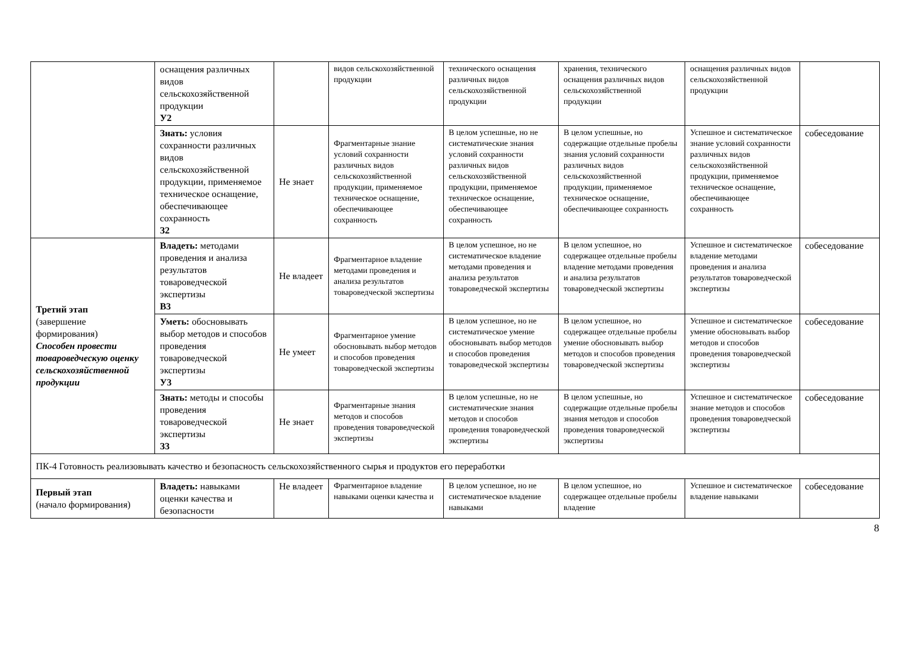| | оснащения различных видов сельскохозяйственной продукции У2 | | видов сельскохозяйственной продукции | технического оснащения различных видов сельскохозяйственной продукции | хранения, технического оснащения различных видов сельскохозяйственной продукции | оснащения различных видов сельскохозяйственной продукции | |
| | Знать: условия сохранности различных видов сельскохозяйственной продукции, применяемое техническое оснащение, обеспечивающее сохранность З2 | Не знает | Фрагментарные знание условий сохранности различных видов сельскохозяйственной продукции, применяемое техническое оснащение, обеспечивающее сохранность | В целом успешные, но не систематические знания условий сохранности различных видов сельскохозяйственной продукции, применяемое техническое оснащение, обеспечивающее сохранность | В целом успешные, но содержащие отдельные пробелы знания условий сохранности различных видов сельскохозяйственной продукции, применяемое техническое оснащение, обеспечивающее сохранность | Успешное и систематическое знание условий сохранности различных видов сельскохозяйственной продукции, применяемое техническое оснащение, обеспечивающее сохранность | собеседование |
| Третий этап (завершение формирования) Способен провести товароведческую оценку сельскохозяйственной продукции | Владеть: методами проведения и анализа результатов товароведческой экспертизы В3 | Не владеет | Фрагментарное владение методами проведения и анализа результатов товароведческой экспертизы | В целом успешное, но не систематическое владение методами проведения и анализа результатов товароведческой экспертизы | В целом успешное, но содержащее отдельные пробелы владение методами проведения и анализа результатов товароведческой экспертизы | Успешное и систематическое владение методами проведения и анализа результатов товароведческой экспертизы | собеседование |
| | Уметь: обосновывать выбор методов и способов проведения товароведческой экспертизы У3 | Не умеет | Фрагментарное умение обосновывать выбор методов и способов проведения товароведческой экспертизы | В целом успешное, но не систематическое умение обосновывать выбор методов и способов проведения товароведческой экспертизы | В целом успешное, но содержащее отдельные пробелы умение обосновывать выбор методов и способов проведения товароведческой экспертизы | Успешное и систематическое умение обосновывать выбор методов и способов проведения товароведческой экспертизы | собеседование |
| | Знать: методы и способы проведения товароведческой экспертизы З3 | Не знает | Фрагментарные знания методов и способов проведения товароведческой экспертизы | В целом успешные, но не систематические знания методов и способов проведения товароведческой экспертизы | В целом успешные, но содержащие отдельные пробелы знания методов и способов проведения товароведческой экспертизы | Успешное и систематическое знание методов и способов проведения товароведческой экспертизы | собеседование |
| ПК-4 Готовность реализовывать качество и безопасность сельскохозяйственного сырья и продуктов его переработки | | | | | | | |
| Первый этап (начало формирования) | Владеть: навыками оценки качества и безопасности | Не владеет | Фрагментарное владение навыками оценки качества и | В целом успешное, но не систематическое владение навыками | В целом успешное, но содержащее отдельные пробелы владение | Успешное и систематическое владение навыками | собеседование |
8